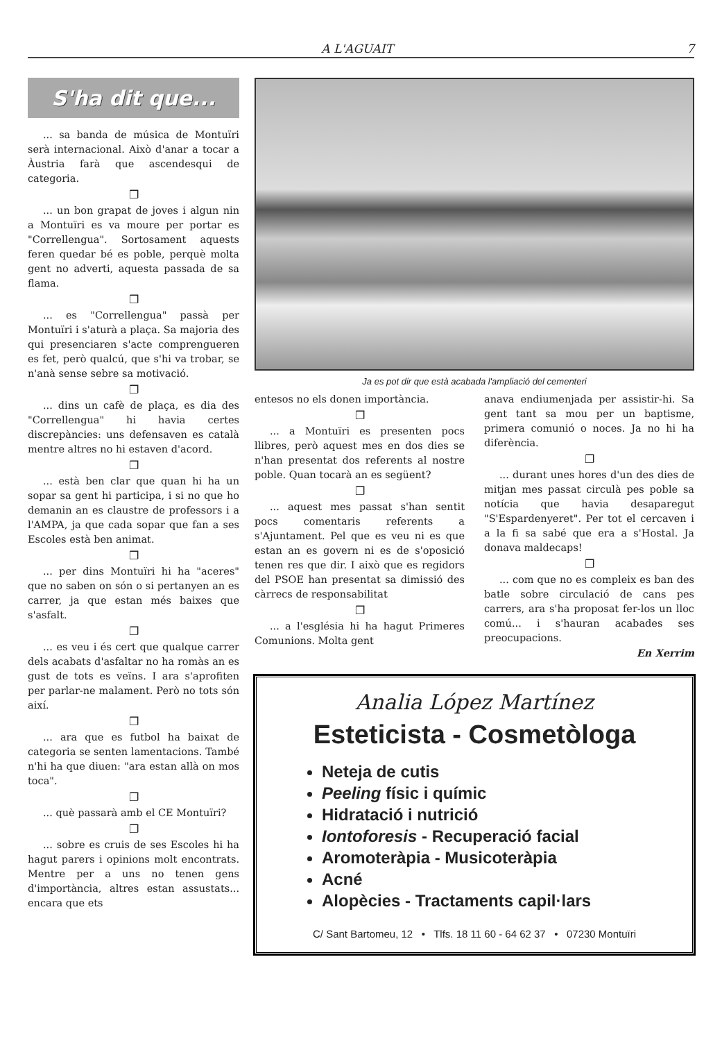A L'AGUAIT 7
S'ha dit que...
... sa banda de música de Montuïri serà internacional. Això d'anar a tocar a Àustria farà que ascendesqui de categoria.
❐
... un bon grapat de joves i algun nin a Montuïri es va moure per portar es "Correllengua". Sortosament aquests feren quedar bé es poble, perquè molta gent no adverti, aquesta passada de sa flama.
❐
... es "Correllengua" passà per Montuïri i s'aturà a plaça. Sa majoria des qui presenciaren s'acte comprengueren es fet, però qualcú, que s'hi va trobar, se n'anà sense sebre sa motivació.
❐
... dins un cafè de plaça, es dia des "Correllengua" hi havia certes discrepàncies: uns defensaven es català mentre altres no hi estaven d'acord.
❐
... està ben clar que quan hi ha un sopar sa gent hi participa, i si no que ho demanin an es claustre de professors i a l'AMPA, ja que cada sopar que fan a ses Escoles està ben animat.
❐
... per dins Montuïri hi ha "aceres" que no saben on són o si pertanyen an es carrer, ja que estan més baixes que s'asfalt.
❐
... es veu i és cert que qualque carrer dels acabats d'asfaltar no ha romàs an es gust de tots es veïns. I ara s'aprofiten per parlar-ne malament. Però no tots són així.
❐
... ara que es futbol ha baixat de categoria se senten lamentacions. També n'hi ha que diuen: "ara estan allà on mos toca".
❐
... què passarà amb el CE Montuïri?
❐
... sobre es cruis de ses Escoles hi ha hagut parers i opinions molt encontrats. Mentre per a uns no tenen gens d'importància, altres estan assustats... encara que ets
Ja es pot dir que està acabada l'ampliació del cementeri
entesos no els donen importància.
❐
... a Montuïri es presenten pocs llibres, però aquest mes en dos dies se n'han presentat dos referents al nostre poble. Quan tocarà an es següent?
❐
... aquest mes passat s'han sentit pocs comentaris referents a s'Ajuntament. Pel que es veu ni es que estan an es govern ni es de s'oposició tenen res que dir. I això que es regidors del PSOE han presentat sa dimissió des càrrecs de responsabilitat
❐
... a l'església hi ha hagut Primeres Comunions. Molta gent
anava endiumenjada per assistir-hi. Sa gent tant sa mou per un baptisme, primera comunió o noces. Ja no hi ha diferència.
❐
... durant unes hores d'un des dies de mitjan mes passat circulà pes poble sa notícia que havia desaparegut "S'Espardenyeret". Per tot el cercaven i a la fi sa sabé que era a s'Hostal. Ja donava maldecaps!
❐
... com que no es compleix es ban des batle sobre circulació de cans pes carrers, ara s'ha proposat fer-los un lloc comú... i s'hauran acabades ses preocupacions.
En Xerrim
Analia López Martínez
Esteticista - Cosmetòloga
Neteja de cutis
Peeling físic i químic
Hidratació i nutrició
Iontoforesis - Recuperació facial
Aromoteràpia - Musicoteràpia
Acné
Alopècies - Tractaments capil·lars
C/ Sant Bartomeu, 12 • Tlfs. 18 11 60 - 64 62 37 • 07230 Montuïri